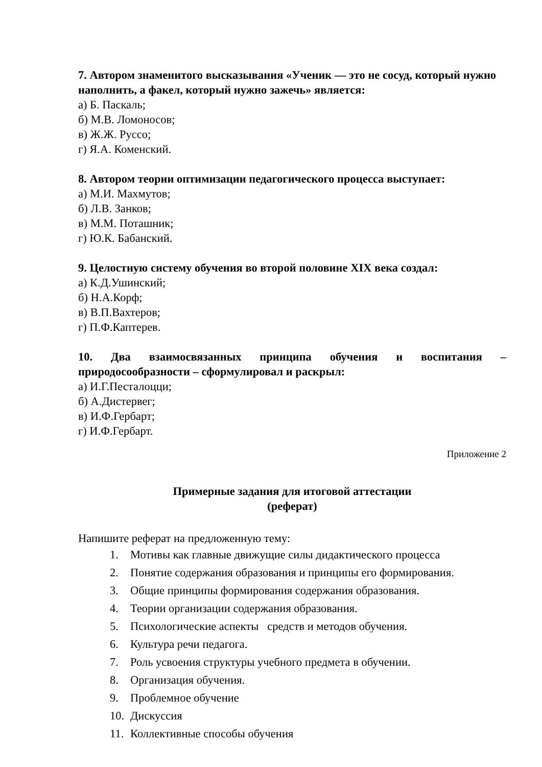7. Автором знаменитого высказывания «Ученик — это не сосуд, который нужно наполнить, а факел, который нужно зажечь» является:
а) Б. Паскаль;
б) М.В. Ломоносов;
в) Ж.Ж. Руссо;
г) Я.А. Коменский.
8. Автором теории оптимизации педагогического процесса выступает:
а) М.И. Махмутов;
б) Л.В. Занков;
в) М.М. Поташник;
г) Ю.К. Бабанский.
9. Целостную систему обучения во второй половине XIX века создал:
а) К.Д.Ушинский;
б) Н.А.Корф;
в) В.П.Вахтеров;
г) П.Ф.Каптерев.
10. Два взаимосвязанных принципа обучения и воспитания –
природосообразности – сформулировал и раскрыл:
а) И.Г.Песталоцци;
б) А.Дистервег;
в) И.Ф.Гербарт;
г) И.Ф.Гербарт.
Приложение 2
Примерные задания для итоговой аттестации
(реферат)
Напишите реферат на предложенную тему:
1. Мотивы как главные движущие силы дидактического процесса
2. Понятие содержания образования и принципы его формирования.
3. Общие принципы формирования содержания образования.
4. Теории организации содержания образования.
5. Психологические аспекты средств и методов обучения.
6. Культура речи педагога.
7. Роль усвоения структуры учебного предмета в обучении.
8. Организация обучения.
9. Проблемное обучение
10. Дискуссия
11. Коллективные способы обучения